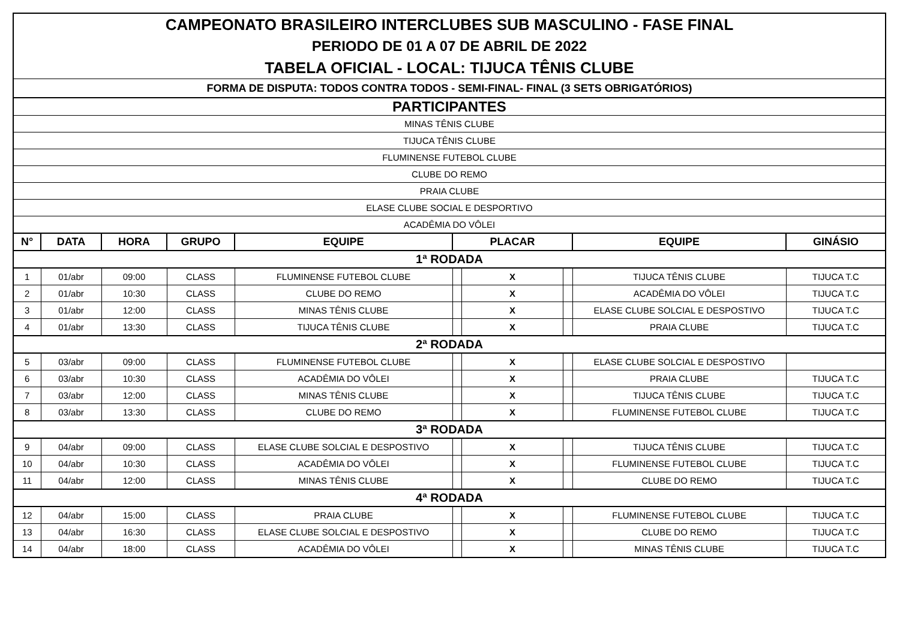| CAMPEONATO BRASILEIRO INTERCLUBES SUB MASCULINO - FASE FINAL | | | | | | | | | |
| PERIODO DE 01 A 07 DE ABRIL DE 2022 | | | | | | | | | |
| TABELA OFICIAL - LOCAL: TIJUCA TÊNIS CLUBE | | | | | | | | | |
| FORMA DE DISPUTA: TODOS CONTRA TODOS - SEMI-FINAL- FINAL (3 SETS OBRIGATÓRIOS) | | | | | | | | | |
| PARTICIPANTES | | | | | | | | | |
| MINAS TÊNIS CLUBE | | | | | | | | | |
| TIJUCA TÊNIS CLUBE | | | | | | | | | |
| FLUMINENSE FUTEBOL CLUBE | | | | | | | | | |
| CLUBE DO REMO | | | | | | | | | |
| PRAIA CLUBE | | | | | | | | | |
| ELASE CLUBE SOCIAL E DESPORTIVO | | | | | | | | | |
| ACADÊMIA DO VÔLEI | | | | | | | | | |
| N° | DATA | HORA | GRUPO | EQUIPE | PLACAR | | | EQUIPE | GINÁSIO |
| 1ª RODADA | | | | | | | | | |
| 1 | 01/abr | 09:00 | CLASS | FLUMINENSE FUTEBOL CLUBE | | X | | TIJUCA TÊNIS CLUBE | TIJUCA T.C |
| 2 | 01/abr | 10:30 | CLASS | CLUBE DO REMO | | X | | ACADÊMIA DO VÔLEI | TIJUCA T.C |
| 3 | 01/abr | 12:00 | CLASS | MINAS TÊNIS CLUBE | | X | | ELASE CLUBE SOLCIAL E DESPOSTIVO | TIJUCA T.C |
| 4 | 01/abr | 13:30 | CLASS | TIJUCA TÊNIS CLUBE | | X | | PRAIA CLUBE | TIJUCA T.C |
| 2ª RODADA | | | | | | | | | |
| 5 | 03/abr | 09:00 | CLASS | FLUMINENSE FUTEBOL CLUBE | | X | | ELASE CLUBE SOLCIAL E DESPOSTIVO | |
| 6 | 03/abr | 10:30 | CLASS | ACADÊMIA DO VÔLEI | | X | | PRAIA CLUBE | TIJUCA T.C |
| 7 | 03/abr | 12:00 | CLASS | MINAS TÊNIS CLUBE | | X | | TIJUCA TÊNIS CLUBE | TIJUCA T.C |
| 8 | 03/abr | 13:30 | CLASS | CLUBE DO REMO | | X | | FLUMINENSE FUTEBOL CLUBE | TIJUCA T.C |
| 3ª RODADA | | | | | | | | | |
| 9 | 04/abr | 09:00 | CLASS | ELASE CLUBE SOLCIAL E DESPOSTIVO | | X | | TIJUCA TÊNIS CLUBE | TIJUCA T.C |
| 10 | 04/abr | 10:30 | CLASS | ACADÊMIA DO VÔLEI | | X | | FLUMINENSE FUTEBOL CLUBE | TIJUCA T.C |
| 11 | 04/abr | 12:00 | CLASS | MINAS TÊNIS CLUBE | | X | | CLUBE DO REMO | TIJUCA T.C |
| 4ª RODADA | | | | | | | | | |
| 12 | 04/abr | 15:00 | CLASS | PRAIA CLUBE | | X | | FLUMINENSE FUTEBOL CLUBE | TIJUCA T.C |
| 13 | 04/abr | 16:30 | CLASS | ELASE CLUBE SOLCIAL E DESPOSTIVO | | X | | CLUBE DO REMO | TIJUCA T.C |
| 14 | 04/abr | 18:00 | CLASS | ACADÊMIA DO VÔLEI | | X | | MINAS TÊNIS CLUBE | TIJUCA T.C |